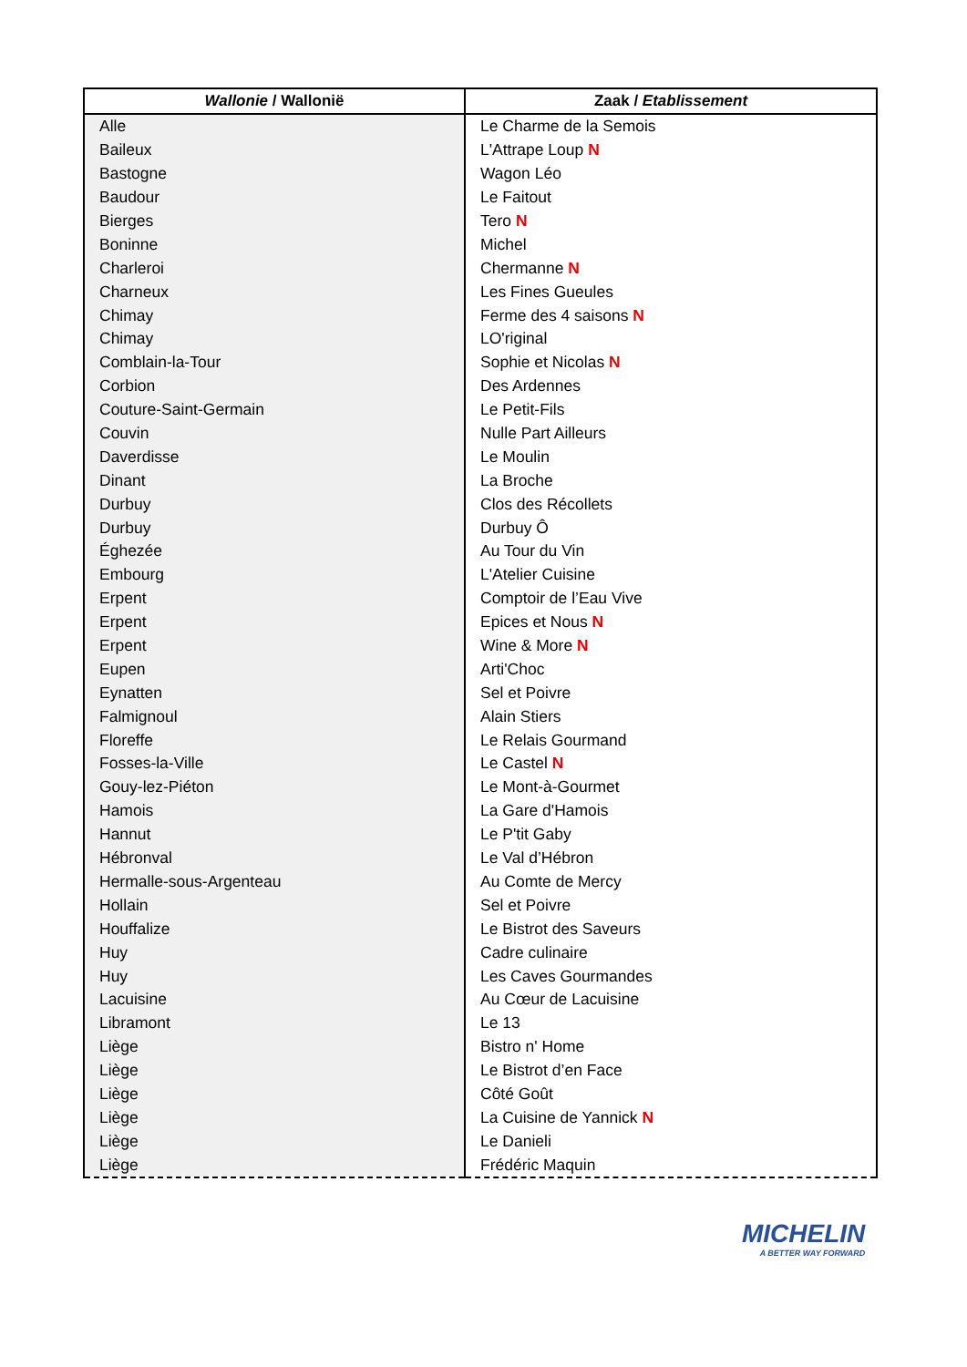| Wallonie / Wallonië | Zaak / Etablissement |
| --- | --- |
| Alle | Le Charme de la Semois |
| Baileux | L'Attrape Loup N |
| Bastogne | Wagon Léo |
| Baudour | Le Faitout |
| Bierges | Tero N |
| Boninne | Michel |
| Charleroi | Chermanne N |
| Charneux | Les Fines Gueules |
| Chimay | Ferme des 4 saisons N |
| Chimay | LO'riginal |
| Comblain-la-Tour | Sophie et Nicolas N |
| Corbion | Des Ardennes |
| Couture-Saint-Germain | Le Petit-Fils |
| Couvin | Nulle Part Ailleurs |
| Daverdisse | Le Moulin |
| Dinant | La Broche |
| Durbuy | Clos des Récollets |
| Durbuy | Durbuy Ô |
| Éghezée | Au Tour du Vin |
| Embourg | L'Atelier Cuisine |
| Erpent | Comptoir de l’Eau Vive |
| Erpent | Epices et Nous N |
| Erpent | Wine & More N |
| Eupen | Arti'Choc |
| Eynatten | Sel et Poivre |
| Falmignoul | Alain Stiers |
| Floreffe | Le Relais Gourmand |
| Fosses-la-Ville | Le Castel N |
| Gouy-lez-Piéton | Le Mont-à-Gourmet |
| Hamois | La Gare d'Hamois |
| Hannut | Le P'tit Gaby |
| Hébronval | Le Val d’Hébron |
| Hermalle-sous-Argenteau | Au Comte de Mercy |
| Hollain | Sel et Poivre |
| Houffalize | Le Bistrot des Saveurs |
| Huy | Cadre culinaire |
| Huy | Les Caves Gourmandes |
| Lacuisine | Au Cœur de Lacuisine |
| Libramont | Le 13 |
| Liège | Bistro n' Home |
| Liège | Le Bistrot d’en Face |
| Liège | Côté Goût |
| Liège | La Cuisine de Yannick N |
| Liège | Le Danieli |
| Liège | Frédéric Maquin |
MICHELIN
A BETTER WAY FORWARD